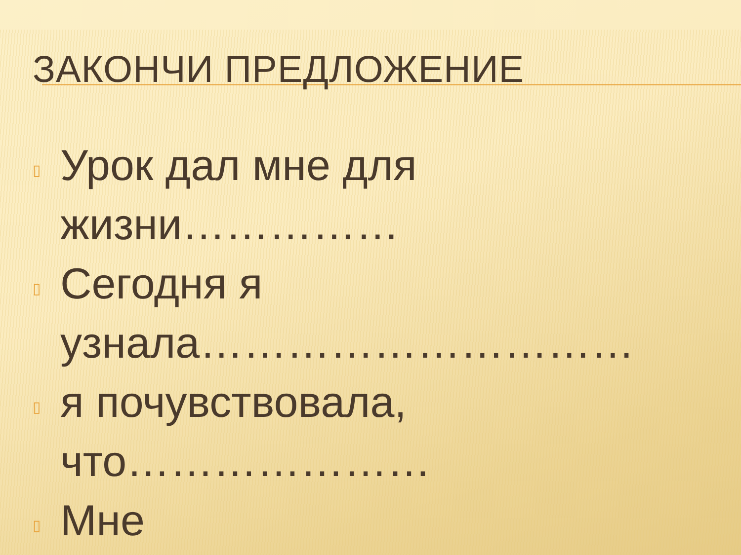ЗАКОНЧИ ПРЕДЛОЖЕНИЕ
▯ Урок дал мне для жизни……………
▯ Сегодня я узнала…………………………
▯ я почувствовала, что…………………
▯ Мне